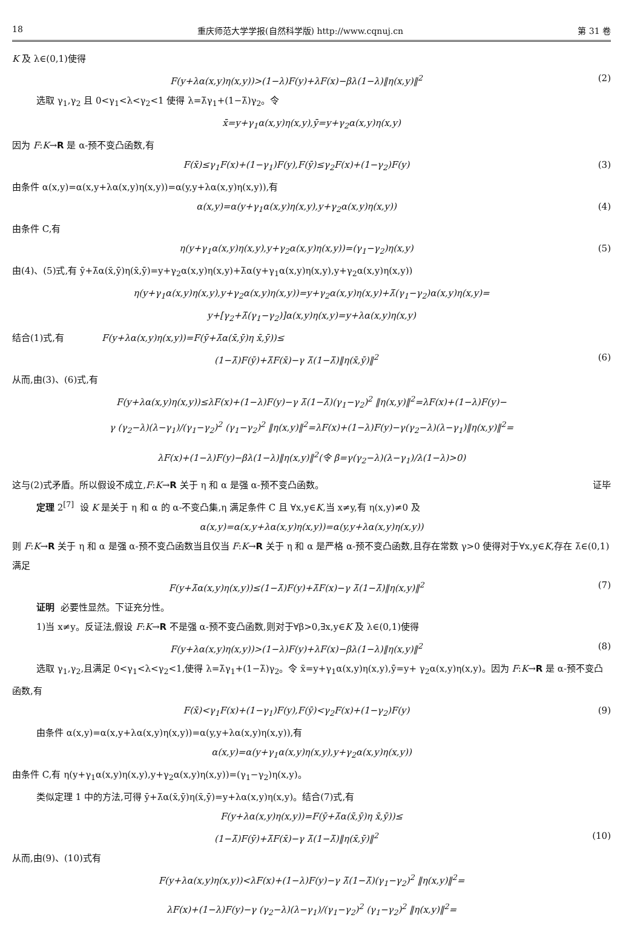18 重庆师范大学学报(自然科学版) http://www.cqnuj.cn 第 31 卷
K 及 λ∈(0,1)使得
F(y+λα(x,y)η(x,y))>(1−λ)F(y)+λF(x)−βλ(1−λ)‖η(x,y)‖<sup>2</sup> (2)
选取 γ<sub>1</sub>,γ<sub>2</sub> 且 0<γ<sub>1</sub><λ<γ<sub>2</sub><1 使得 λ=λ̄γ<sub>1</sub>+(1−λ̄)γ<sub>2</sub>。令
x̄=y+γ<sub>1</sub>α(x,y)η(x,y),ȳ=y+γ<sub>2</sub>α(x,y)η(x,y)
因为 F:K→R 是 α-预不变凸函数,有
F(x̄)≤γ<sub>1</sub>F(x)+(1−γ<sub>1</sub>)F(y),F(ȳ)≤γ<sub>2</sub>F(x)+(1−γ<sub>2</sub>)F(y) (3)
由条件 α(x,y)=α(x,y+λα(x,y)η(x,y))=α(y,y+λα(x,y)η(x,y)),有
α(x,y)=α(y+γ<sub>1</sub>α(x,y)η(x,y),y+γ<sub>2</sub>α(x,y)η(x,y)) (4)
由条件 C,有
η(y+γ<sub>1</sub>α(x,y)η(x,y),y+γ<sub>2</sub>α(x,y)η(x,y))=(γ<sub>1</sub>−γ<sub>2</sub>)η(x,y) (5)
由(4)、(5)式,有 ȳ+λ̄α(x̄,ȳ)η(x̄,ȳ)=y+γ<sub>2</sub>α(x,y)η(x,y)+λ̄α(y+γ<sub>1</sub>α(x,y)η(x,y),y+γ<sub>2</sub>α(x,y)η(x,y))
η(y+γ<sub>1</sub>α(x,y)η(x,y),y+γ<sub>2</sub>α(x,y)η(x,y))=y+γ<sub>2</sub>α(x,y)η(x,y)+λ̄(γ<sub>1</sub>−γ<sub>2</sub>)α(x,y)η(x,y)=
y+[γ<sub>2</sub>+λ̄(γ<sub>1</sub>−γ<sub>2</sub>)]α(x,y)η(x,y)=y+λα(x,y)η(x,y)
结合(1)式,有 F(y+λα(x,y)η(x,y))=F(ȳ+λ̄α(x̄,ȳ)η x̄,ȳ))≤
(1−λ̄)F(ȳ)+λ̄F(x̄)−γ λ̄(1−λ̄)‖η(x̄,ȳ)‖<sup>2</sup> (6)
从而,由(3)、(6)式,有
F(y+λα(x,y)η(x,y))≤λF(x)+(1−λ)F(y)−γ λ̄(1−λ̄)(γ<sub>1</sub>−γ<sub>2</sub>)<sup>2</sup> ‖η(x,y)‖<sup>2</sup>=λF(x)+(1−λ)F(y)−
γ (γ<sub>2</sub>−λ)(λ−γ<sub>1</sub>)/(γ<sub>1</sub>−γ<sub>2</sub>)<sup>2</sup> (γ<sub>1</sub>−γ<sub>2</sub>)<sup>2</sup> ‖η(x,y)‖<sup>2</sup>=λF(x)+(1−λ)F(y)−γ(γ<sub>2</sub>−λ)(λ−γ<sub>1</sub>)‖η(x,y)‖<sup>2</sup>=
λF(x)+(1−λ)F(y)−βλ(1−λ)‖η(x,y)‖<sup>2</sup>(令 β=γ(γ<sub>2</sub>−λ)(λ−γ<sub>1</sub>)/λ(1−λ)>0)
这与(2)式矛盾。所以假设不成立,F:K→R 关于 η 和 α 是强 α-预不变凸函数。 证毕
定理 2<sup>[7]</sup> 设 K 是关于 η 和 α 的 α-不变凸集,η 满足条件 C 且 ∀x,y∈K,当 x≠y,有 η(x,y)≠0 及
α(x,y)=α(x,y+λα(x,y)η(x,y))=α(y,y+λα(x,y)η(x,y))
则 F:K→R 关于 η 和 α 是强 α-预不变凸函数当且仅当 F:K→R 关于 η 和 α 是严格 α-预不变凸函数,且存在常数 γ>0 使得对于∀x,y∈K,存在 λ̄∈(0,1)满足
F(y+λ̄α(x,y)η(x,y))≤(1−λ̄)F(y)+λ̄F(x)−γ λ̄(1−λ̄)‖η(x,y)‖<sup>2</sup> (7)
证明 必要性显然。下证充分性。
1)当 x≠y。反证法,假设 F:K→R 不是强 α-预不变凸函数,则对于∀β>0,∃x,y∈K 及 λ∈(0,1)使得
F(y+λα(x,y)η(x,y))>(1−λ)F(y)+λF(x)−βλ(1−λ)‖η(x,y)‖<sup>2</sup> (8)
选取 γ<sub>1</sub>,γ<sub>2</sub>,且满足 0<γ<sub>1</sub><λ<γ<sub>2</sub><1,使得 λ=λ̄γ<sub>1</sub>+(1−λ̄)γ<sub>2</sub>。令 x̄=y+γ<sub>1</sub>α(x,y)η(x,y),ȳ=y+ γ<sub>2</sub>α(x,y)η(x,y)。因为 F:K→R 是 α-预不变凸函数,有
F(x̄)<γ<sub>1</sub>F(x)+(1−γ<sub>1</sub>)F(y),F(ȳ)<γ<sub>2</sub>F(x)+(1−γ<sub>2</sub>)F(y) (9)
由条件 α(x,y)=α(x,y+λα(x,y)η(x,y))=α(y,y+λα(x,y)η(x,y)),有
α(x,y)=α(y+γ<sub>1</sub>α(x,y)η(x,y),y+γ<sub>2</sub>α(x,y)η(x,y))
由条件 C,有 η(y+γ<sub>1</sub>α(x,y)η(x,y),y+γ<sub>2</sub>α(x,y)η(x,y))=(γ<sub>1</sub>−γ<sub>2</sub>)η(x,y)。
类似定理 1 中的方法,可得 ȳ+λ̄α(x̄,ȳ)η(x̄,ȳ)=y+λα(x,y)η(x,y)。结合(7)式,有
F(y+λα(x,y)η(x,y))=F(ȳ+λ̄α(x̄,ȳ)η x̄,ȳ))≤
(1−λ̄)F(ȳ)+λ̄F(x̄)−γ λ̄(1−λ̄)‖η(x̄,ȳ)‖<sup>2</sup> (10)
从而,由(9)、(10)式有
F(y+λα(x,y)η(x,y))<λF(x)+(1−λ)F(y)−γ λ̄(1−λ̄)(γ<sub>1</sub>−γ<sub>2</sub>)<sup>2</sup> ‖η(x,y)‖<sup>2</sup>=
λF(x)+(1−λ)F(y)−γ (γ<sub>2</sub>−λ)(λ−γ<sub>1</sub>)/(γ<sub>1</sub>−γ<sub>2</sub>)<sup>2</sup> (γ<sub>1</sub>−γ<sub>2</sub>)<sup>2</sup> ‖η(x,y)‖<sup>2</sup>=